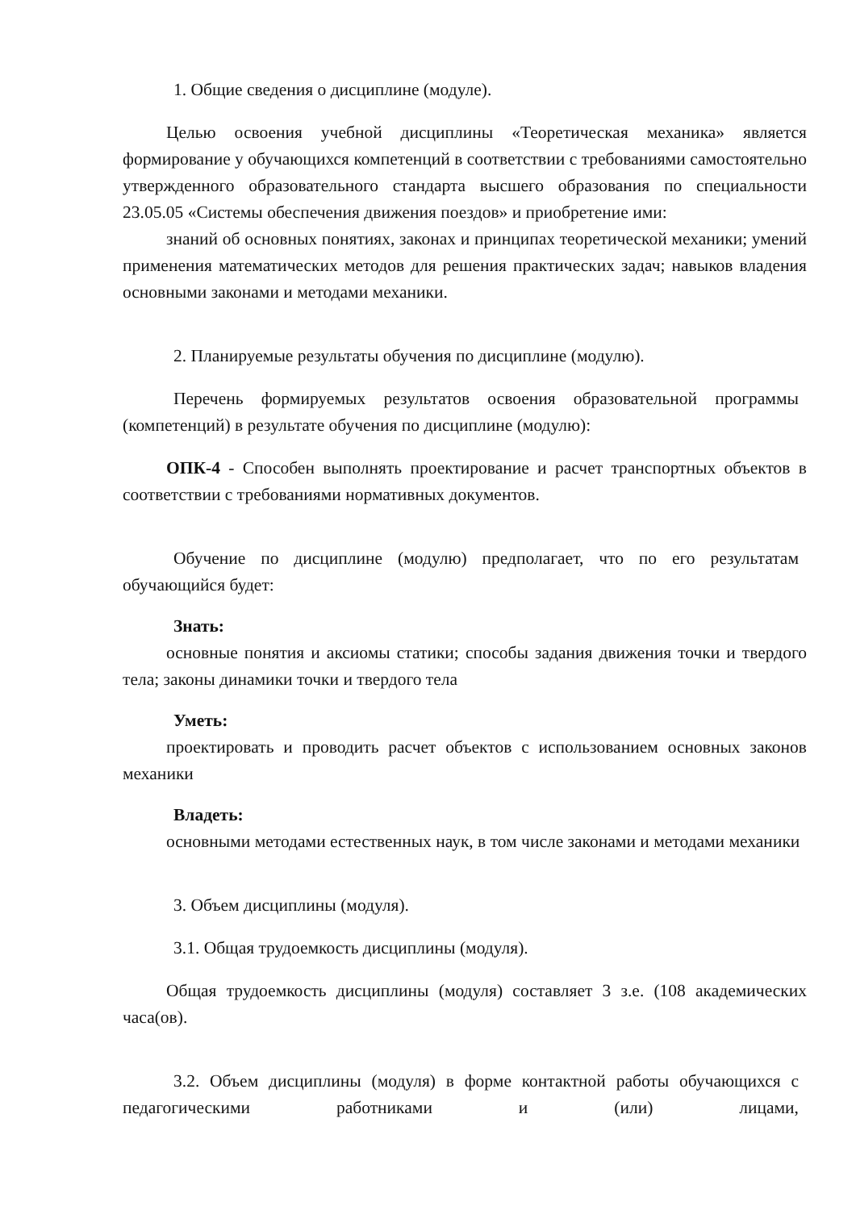1. Общие сведения о дисциплине (модуле).
Целью освоения учебной дисциплины «Теоретическая механика» является формирование у обучающихся компетенций в соответствии с требованиями самостоятельно утвержденного образовательного стандарта высшего образования по специальности 23.05.05 «Системы обеспечения движения поездов» и приобретение ими:
знаний об основных понятиях, законах и принципах теоретической механики; умений применения математических методов для решения практических задач; навыков владения основными законами и методами механики.
2. Планируемые результаты обучения по дисциплине (модулю).
Перечень формируемых результатов освоения образовательной программы (компетенций) в результате обучения по дисциплине (модулю):
ОПК-4 - Способен выполнять проектирование и расчет транспортных объектов в соответствии с требованиями нормативных документов.
Обучение по дисциплине (модулю) предполагает, что по его результатам обучающийся будет:
Знать:
основные понятия и аксиомы статики; способы задания движения точки и твердого тела; законы динамики точки и твердого тела
Уметь:
проектировать и проводить расчет объектов с использованием основных законов механики
Владеть:
основными методами естественных наук, в том числе законами и методами механики
3. Объем дисциплины (модуля).
3.1. Общая трудоемкость дисциплины (модуля).
Общая трудоемкость дисциплины (модуля) составляет 3 з.е. (108 академических часа(ов).
3.2. Объем дисциплины (модуля) в форме контактной работы обучающихся с педагогическими работниками и (или) лицами,